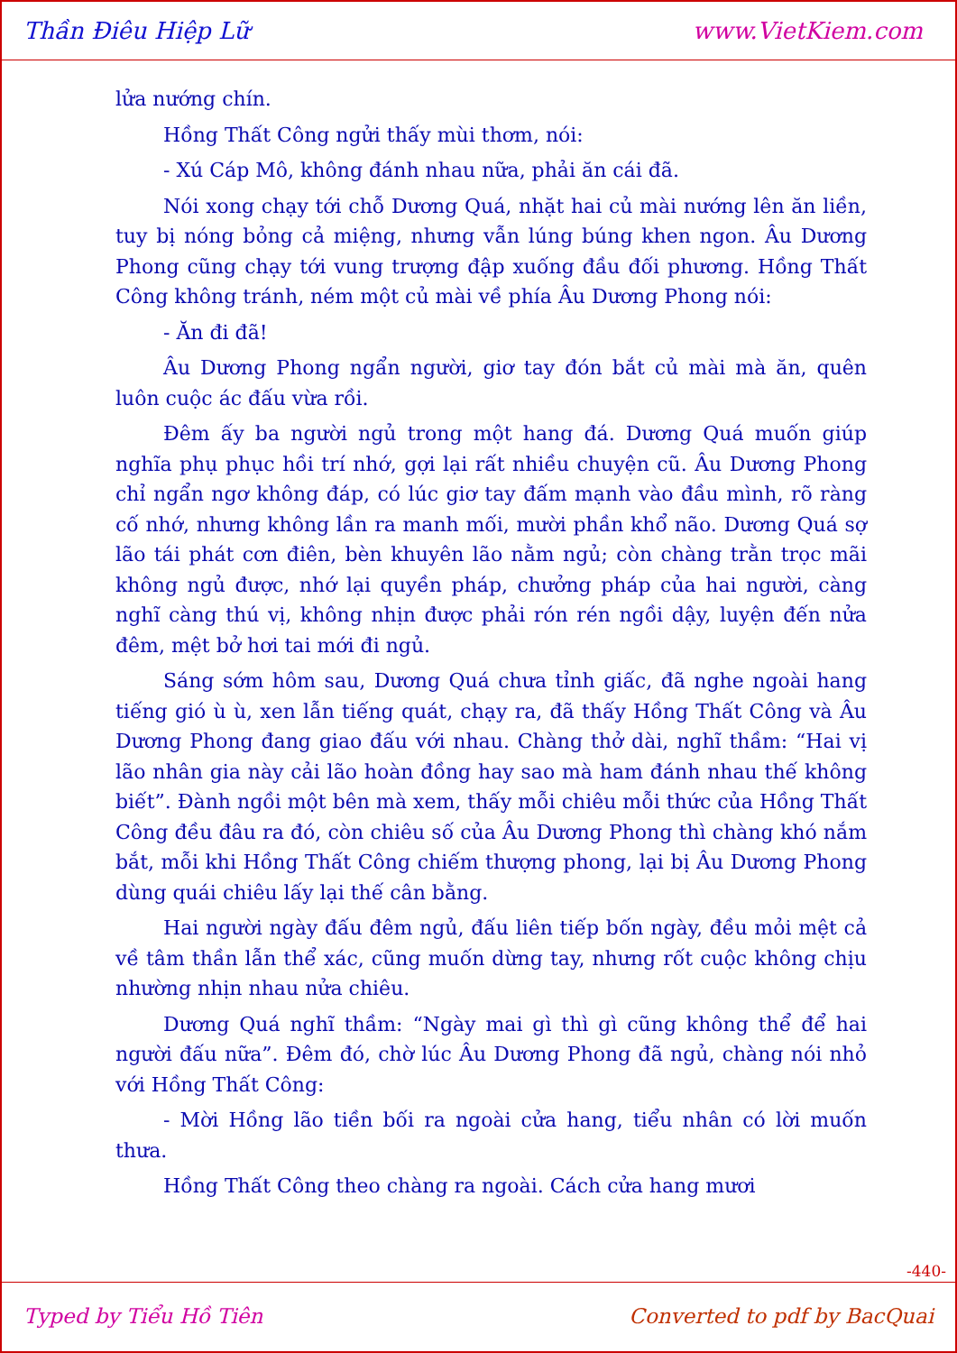Thần Điêu Hiệp Lữ www.VietKiem.com
lửa nướng chín.
Hồng Thất Công ngửi thấy mùi thơm, nói:
- Xú Cáp Mô, không đánh nhau nữa, phải ăn cái đã.
Nói xong chạy tới chỗ Dương Quá, nhặt hai củ mài nướng lên ăn liền, tuy bị nóng bỏng cả miệng, nhưng vẫn lúng búng khen ngon. Âu Dương Phong cũng chạy tới vung trượng đập xuống đầu đối phương. Hồng Thất Công không tránh, ném một củ mài về phía Âu Dương Phong nói:
- Ăn đi đã!
Âu Dương Phong ngẩn người, giơ tay đón bắt củ mài mà ăn, quên luôn cuộc ác đấu vừa rồi.
Đêm ấy ba người ngủ trong một hang đá. Dương Quá muốn giúp nghĩa phụ phục hồi trí nhớ, gợi lại rất nhiều chuyện cũ. Âu Dương Phong chỉ ngẩn ngơ không đáp, có lúc giơ tay đấm mạnh vào đầu mình, rõ ràng cố nhớ, nhưng không lần ra manh mối, mười phần khổ não. Dương Quá sợ lão tái phát cơn điên, bèn khuyên lão nằm ngủ; còn chàng trằn trọc mãi không ngủ được, nhớ lại quyền pháp, chưởng pháp của hai người, càng nghĩ càng thú vị, không nhịn được phải rón rén ngồi dậy, luyện đến nửa đêm, mệt bở hơi tai mới đi ngủ.
Sáng sớm hôm sau, Dương Quá chưa tỉnh giấc, đã nghe ngoài hang tiếng gió ù ù, xen lẫn tiếng quát, chạy ra, đã thấy Hồng Thất Công và Âu Dương Phong đang giao đấu với nhau. Chàng thở dài, nghĩ thầm: “Hai vị lão nhân gia này cải lão hoàn đồng hay sao mà ham đánh nhau thế không biết”. Đành ngồi một bên mà xem, thấy mỗi chiêu mỗi thức của Hồng Thất Công đều đâu ra đó, còn chiêu số của Âu Dương Phong thì chàng khó nắm bắt, mỗi khi Hồng Thất Công chiếm thượng phong, lại bị Âu Dương Phong dùng quái chiêu lấy lại thế cân bằng.
Hai người ngày đấu đêm ngủ, đấu liên tiếp bốn ngày, đều mỏi mệt cả về tâm thần lẫn thể xác, cũng muốn dừng tay, nhưng rốt cuộc không chịu nhường nhịn nhau nửa chiêu.
Dương Quá nghĩ thầm: “Ngày mai gì thì gì cũng không thể để hai người đấu nữa”. Đêm đó, chờ lúc Âu Dương Phong đã ngủ, chàng nói nhỏ với Hồng Thất Công:
- Mời Hồng lão tiền bối ra ngoài cửa hang, tiểu nhân có lời muốn thưa.
Hồng Thất Công theo chàng ra ngoài. Cách cửa hang mươi
-440-
Typed by Tiểu Hồ Tiên Converted to pdf by BacQuai